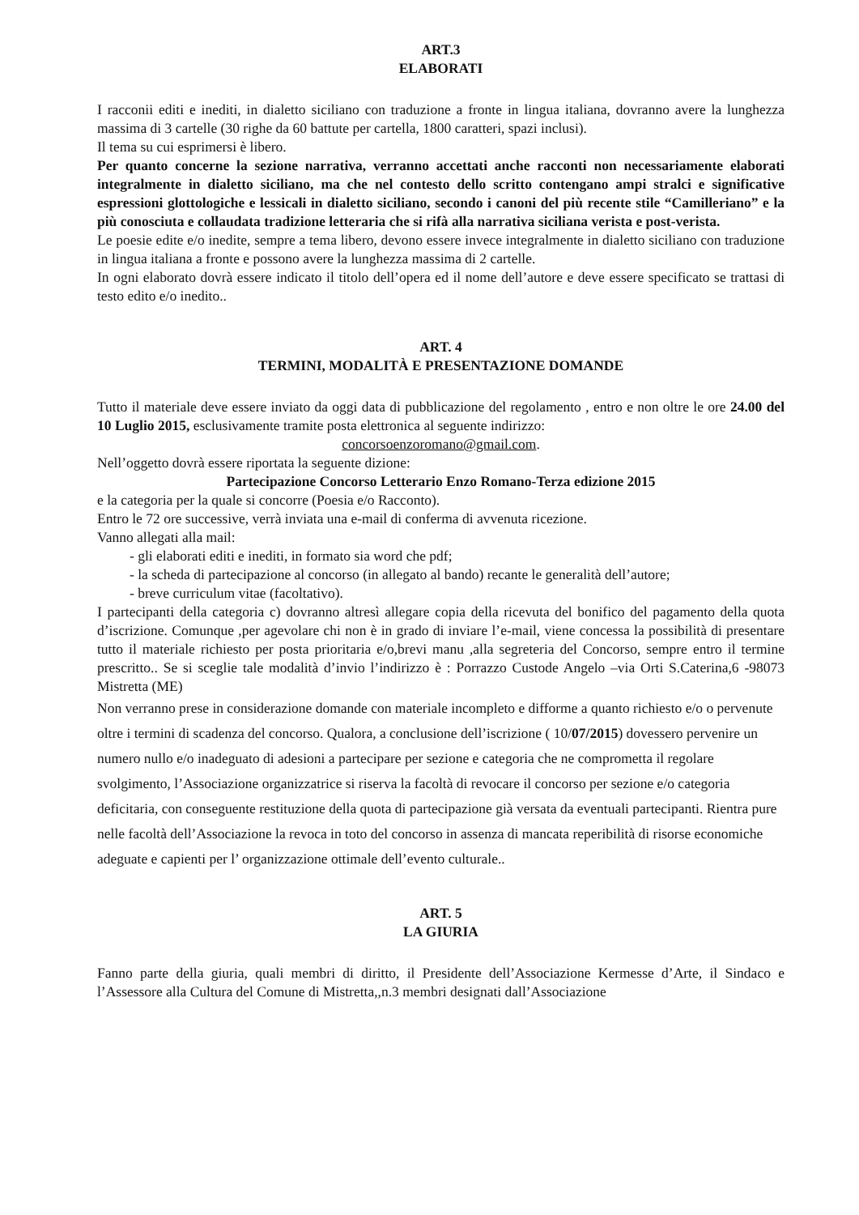ART.3
ELABORATI
I racconii editi e inediti, in dialetto siciliano con traduzione a fronte in lingua italiana, dovranno avere la lunghezza massima di 3 cartelle (30 righe da 60 battute per cartella, 1800 caratteri, spazi inclusi).
Il tema su cui esprimersi è libero.
Per quanto concerne la sezione narrativa, verranno accettati anche racconti non necessariamente elaborati integralmente in dialetto siciliano, ma che nel contesto dello scritto contengano ampi stralci e significative espressioni glottologiche e lessicali in dialetto siciliano, secondo i canoni del più recente stile “Camilleriano” e la più conosciuta e collaudata tradizione letteraria che si rifà alla narrativa siciliana verista e post-verista.
Le poesie edite e/o inedite, sempre a tema libero, devono essere invece integralmente in dialetto siciliano con traduzione in lingua italiana a fronte e possono avere la lunghezza massima di 2 cartelle.
In ogni elaborato dovrà essere indicato il titolo dell’opera ed il nome dell’autore e deve essere specificato se trattasi di testo edito e/o inedito..
ART. 4
TERMINI, MODALITÀ E PRESENTAZIONE DOMANDE
Tutto il materiale deve essere inviato da oggi data di pubblicazione del regolamento , entro e non oltre le ore 24.00 del 10 Luglio 2015, esclusivamente tramite posta elettronica al seguente indirizzo:
concorsoenzoromano@gmail.com.
Nell’oggetto dovrà essere riportata la seguente dizione:
Partecipazione Concorso Letterario Enzo Romano-Terza edizione 2015
e la categoria per la quale si concorre (Poesia e/o Racconto).
Entro le 72 ore successive, verrà inviata una e-mail di conferma di avvenuta ricezione.
Vanno allegati alla mail:
- gli elaborati editi e inediti, in formato sia word che pdf;
- la scheda di partecipazione al concorso (in allegato al bando) recante le generalità dell’autore;
- breve curriculum vitae (facoltativo).
I partecipanti della categoria c) dovranno altresì allegare copia della ricevuta del bonifico del pagamento della quota d’iscrizione. Comunque ,per agevolare chi non è in grado di inviare l’e-mail, viene concessa la possibilità di presentare tutto il materiale richiesto per posta prioritaria e/o,brevi manu ,alla segreteria del Concorso, sempre entro il termine prescritto.. Se si sceglie tale modalità d’invio l’indirizzo è : Porrazzo Custode Angelo –via Orti S.Caterina,6 -98073 Mistretta (ME)
Non verranno prese in considerazione domande con materiale incompleto e difforme a quanto richiesto e/o o pervenute oltre i termini di scadenza del concorso. Qualora, a conclusione dell’iscrizione ( 10/07/2015) dovessero pervenire un numero nullo e/o inadeguato di adesioni a partecipare per sezione e categoria che ne comprometta il regolare svolgimento, l’Associazione organizzatrice si riserva la facoltà di revocare il concorso per sezione e/o categoria deficitaria, con conseguente restituzione della quota di partecipazione già versata da eventuali partecipanti. Rientra pure nelle facoltà dell’Associazione la revoca in toto del concorso in assenza di mancata reperibilità di risorse economiche adeguate e capienti per l’ organizzazione ottimale dell’evento culturale..
ART. 5
LA GIURIA
Fanno parte della giuria, quali membri di diritto, il Presidente dell’Associazione Kermesse d’Arte, il Sindaco e l’Assessore alla Cultura del Comune di Mistretta,,n.3 membri designati dall’Associazione